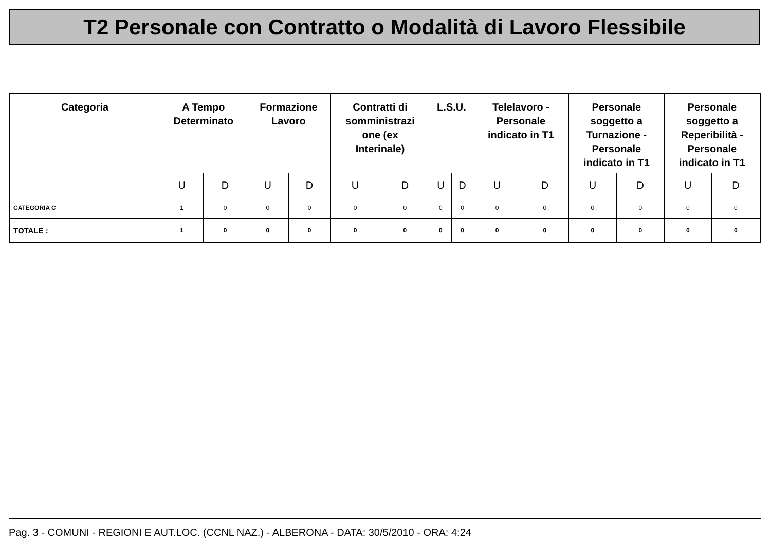T2 Personale con Contratto o Modalità di Lavoro Flessibile
| Categoria | A Tempo Determinato | | Formazione Lavoro | | Contratti di somministrazi one (ex Interinale) | | L.S.U. | | Telelavoro - Personale indicato in T1 | | Personale soggetto a Turnazione - Personale indicato in T1 | | Personale soggetto a Reperibilità - Personale indicato in T1 | |
| --- | --- | --- | --- | --- | --- | --- | --- | --- | --- | --- | --- | --- | --- | --- |
| | U | D | U | D | U | D | U | D | U | D | U | D | U | D |
| CATEGORIA C | 1 | 0 | 0 | 0 | 0 | 0 | 0 | 0 | 0 | 0 | 0 | 0 | 0 | 0 |
| TOTALE : | 1 | 0 | 0 | 0 | 0 | 0 | 0 | 0 | 0 | 0 | 0 | 0 | 0 | 0 |
Pag. 3 - COMUNI - REGIONI E AUT.LOC. (CCNL NAZ.) - ALBERONA - DATA: 30/5/2010 - ORA: 4:24